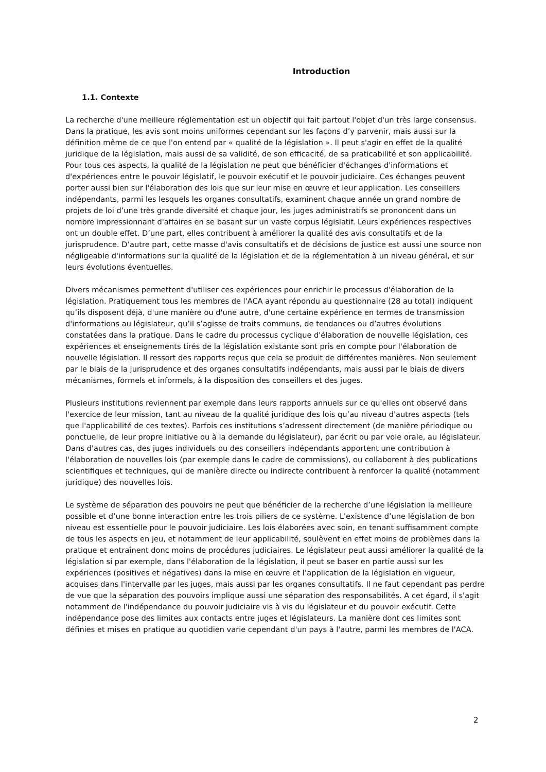Introduction
1.1. Contexte
La recherche d'une meilleure réglementation est un objectif qui fait partout l'objet d'un très large consensus. Dans la pratique, les avis sont moins uniformes cependant sur les façons d’y parvenir, mais aussi sur la définition même de ce que l'on entend par « qualité de la législation ». Il peut s'agir en effet de la qualité juridique de la législation, mais aussi de sa validité, de son efficacité, de sa praticabilité et son applicabilité. Pour tous ces aspects, la qualité de la législation ne peut que bénéficier d'échanges d'informations et d'expériences entre le pouvoir législatif, le pouvoir exécutif et le pouvoir judiciaire. Ces échanges peuvent porter aussi bien sur l'élaboration des lois que sur leur mise en œuvre et leur application. Les conseillers indépendants, parmi les lesquels les organes consultatifs, examinent chaque année un grand nombre de projets de loi d’une très grande diversité et chaque jour, les juges administratifs se prononcent dans un nombre impressionnant d'affaires en se basant sur un vaste corpus législatif. Leurs expériences respectives ont un double effet. D’une part, elles contribuent à améliorer la qualité des avis consultatifs et de la jurisprudence. D’autre part, cette masse d'avis consultatifs et de décisions de justice est aussi une source non négligeable d'informations sur la qualité de la législation et de la réglementation à un niveau général, et sur leurs évolutions éventuelles.
Divers mécanismes permettent d'utiliser ces expériences pour enrichir le processus d'élaboration de la législation. Pratiquement tous les membres de l'ACA ayant répondu au questionnaire (28 au total) indiquent qu’ils disposent déjà, d'une manière ou d'une autre, d'une certaine expérience en termes de transmission d'informations au législateur, qu’il s’agisse de traits communs, de tendances ou d’autres évolutions constatées dans la pratique. Dans le cadre du processus cyclique d'élaboration de nouvelle législation, ces expériences et enseignements tirés de la législation existante sont pris en compte pour l'élaboration de nouvelle législation. Il ressort des rapports reçus que cela se produit de différentes manières. Non seulement par le biais de la jurisprudence et des organes consultatifs indépendants, mais aussi par le biais de divers mécanismes, formels et informels, à la disposition des conseillers et des juges.
Plusieurs institutions reviennent par exemple dans leurs rapports annuels sur ce qu'elles ont observé dans l'exercice de leur mission, tant au niveau de la qualité juridique des lois qu’au niveau d'autres aspects (tels que l'applicabilité de ces textes). Parfois ces institutions s’adressent directement (de manière périodique ou ponctuelle, de leur propre initiative ou à la demande du législateur), par écrit ou par voie orale, au législateur. Dans d'autres cas, des juges individuels ou des conseillers indépendants apportent une contribution à l'élaboration de nouvelles lois (par exemple dans le cadre de commissions), ou collaborent à des publications scientifiques et techniques, qui de manière directe ou indirecte contribuent à renforcer la qualité (notamment juridique) des nouvelles lois.
Le système de séparation des pouvoirs ne peut que bénéficier de la recherche d’une législation la meilleure possible et d’une bonne interaction entre les trois piliers de ce système. L'existence d’une législation de bon niveau est essentielle pour le pouvoir judiciaire. Les lois élaborées avec soin, en tenant suffisamment compte de tous les aspects en jeu, et notamment de leur applicabilité, soulèvent en effet moins de problèmes dans la pratique et entraînent donc moins de procédures judiciaires. Le législateur peut aussi améliorer la qualité de la législation si par exemple, dans l'élaboration de la législation, il peut se baser en partie aussi sur les expériences (positives et négatives) dans la mise en œuvre et l’application de la législation en vigueur, acquises dans l'intervalle par les juges, mais aussi par les organes consultatifs. Il ne faut cependant pas perdre de vue que la séparation des pouvoirs implique aussi une séparation des responsabilités. A cet égard, il s'agit notamment de l'indépendance du pouvoir judiciaire vis à vis du législateur et du pouvoir exécutif. Cette indépendance pose des limites aux contacts entre juges et législateurs. La manière dont ces limites sont définies et mises en pratique au quotidien varie cependant d'un pays à l'autre, parmi les membres de l'ACA.
2